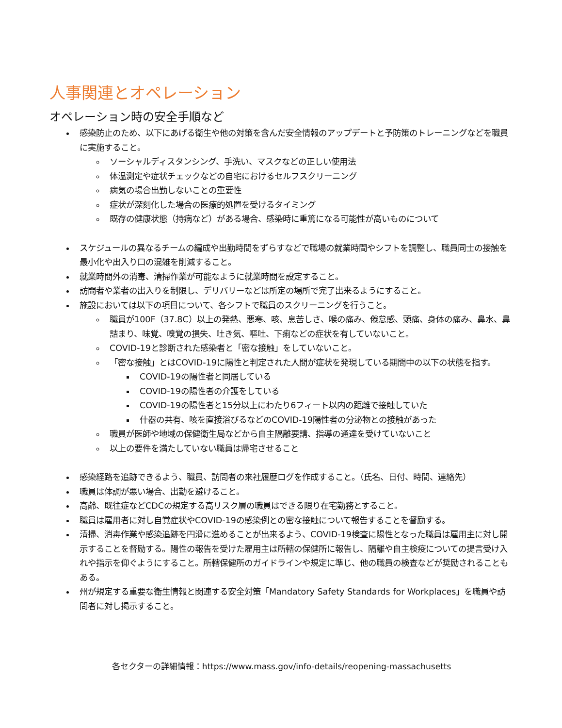人事関連とオペレーション
オペレーション時の安全手順など
感染防止のため、以下にあげる衛生や他の対策を含んだ安全情報のアップデートと予防策のトレーニングなどを職員に実施すること。
ソーシャルディスタンシング、手洗い、マスクなどの正しい使用法
体温測定や症状チェックなどの自宅におけるセルフスクリーニング
病気の場合出勤しないことの重要性
症状が深刻化した場合の医療的処置を受けるタイミング
既存の健康状態（持病など）がある場合、感染時に重篤になる可能性が高いものについて
スケジュールの異なるチームの編成や出勤時間をずらすなどで職場の就業時間やシフトを調整し、職員同士の接触を最小化や出入り口の混雑を削減すること。
就業時間外の消毒、清掃作業が可能なように就業時間を設定すること。
訪問者や業者の出入りを制限し、デリバリーなどは所定の場所で完了出来るようにすること。
施設においては以下の項目について、各シフトで職員のスクリーニングを行うこと。
職員が100F（37.8C）以上の発熱、悪寒、咳、息苦しさ、喉の痛み、倦怠感、頭痛、身体の痛み、鼻水、鼻詰まり、味覚、嗅覚の損失、吐き気、嘔吐、下痢などの症状を有していないこと。
COVID-19と診断された感染者と「密な接触」をしていないこと。
「密な接触」とはCOVID-19に陽性と判定された人間が症状を発現している期間中の以下の状態を指す。
COVID-19の陽性者と同居している
COVID-19の陽性者の介護をしている
COVID-19の陽性者と15分以上にわたり6フィート以内の距離で接触していた
什器の共有、咳を直接浴びるなどのCOVID-19陽性者の分泌物との接触があった
職員が医師や地域の保健衛生局などから自主隔離要請、指導の通達を受けていないこと
以上の要件を満たしていない職員は帰宅させること
感染経路を追跡できるよう、職員、訪問者の来社履歴ログを作成すること。（氏名、日付、時間、連絡先）
職員は体調が悪い場合、出勤を避けること。
高齢、既往症などCDCの規定する高リスク層の職員はできる限り在宅勤務とすること。
職員は雇用者に対し自覚症状やCOVID-19の感染例との密な接触について報告することを督励する。
清掃、消毒作業や感染追跡を円滑に進めることが出来るよう、COVID-19検査に陽性となった職員は雇用主に対し開示することを督励する。陽性の報告を受けた雇用主は所轄の保健所に報告し、隔離や自主検疫についての提言受け入れや指示を仰ぐようにすること。所轄保健所のガイドラインや規定に準じ、他の職員の検査などが奨励されることもある。
州が規定する重要な衛生情報と関連する安全対策「Mandatory Safety Standards for Workplaces」を職員や訪問者に対し掲示すること。
各セクターの詳細情報：https://www.mass.gov/info-details/reopening-massachusetts